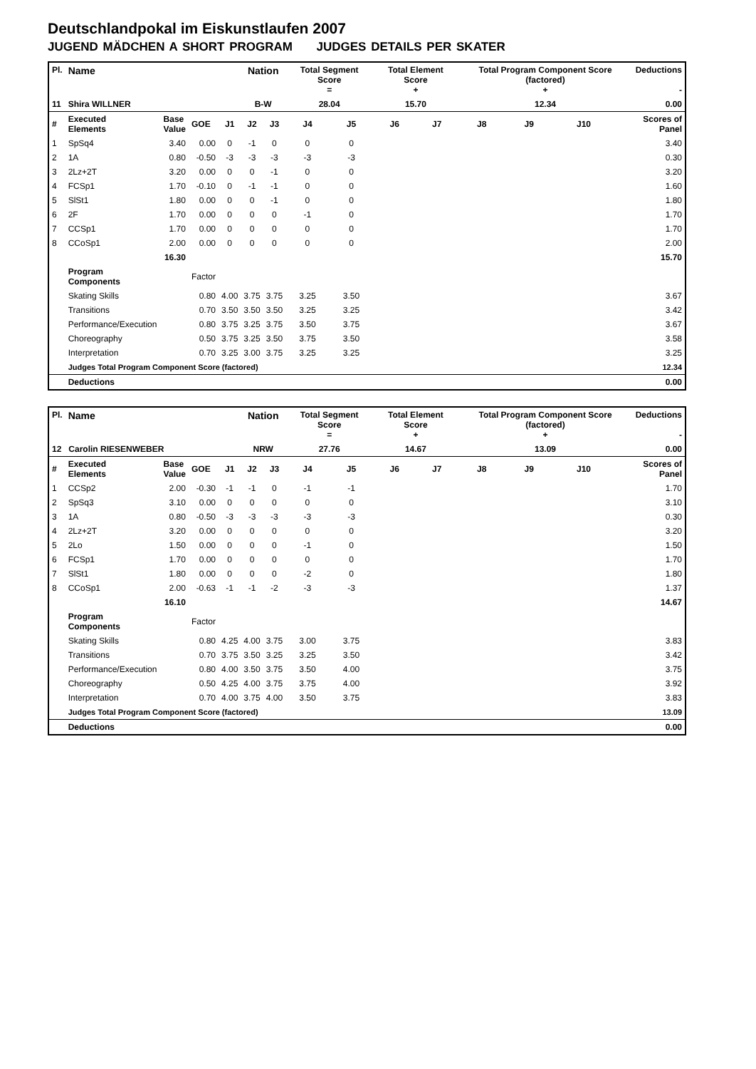Deutschlandpokal im Eiskunstlaufen 2007
JUGEND MÄDCHEN A SHORT PROGRAM JUDGES DETAILS PER SKATER
| Pl. | Name | | | | Nation | | Total Segment Score = | | Total Element Score + | | Total Program Component Score (factored) + | | | | Deductions - | |
| --- | --- | --- | --- | --- | --- | --- | --- | --- | --- | --- | --- | --- | --- | --- | --- | --- |
| 11 Shira WILLNER | | | | | B-W | | 28.04 | | 15.70 | | 12.34 | | | | 0.00 | |
| # | Executed Elements | Base Value | GOE | J1 | J2 | J3 | J4 | J5 | J6 | J7 | J8 | J9 | J10 | | | Scores of Panel |
| 1 | SpSq4 | 3.40 | 0.00 | 0 | -1 | 0 | 0 | 0 | | | | | | | | 3.40 |
| 2 | 1A | 0.80 | -0.50 | -3 | -3 | -3 | -3 | -3 | | | | | | | | 0.30 |
| 3 | 2Lz+2T | 3.20 | 0.00 | 0 | 0 | -1 | 0 | 0 | | | | | | | | 3.20 |
| 4 | FCSp1 | 1.70 | -0.10 | 0 | -1 | -1 | 0 | 0 | | | | | | | | 1.60 |
| 5 | SlSt1 | 1.80 | 0.00 | 0 | 0 | -1 | 0 | 0 | | | | | | | | 1.80 |
| 6 | 2F | 1.70 | 0.00 | 0 | 0 | 0 | -1 | 0 | | | | | | | | 1.70 |
| 7 | CCSp1 | 1.70 | 0.00 | 0 | 0 | 0 | 0 | 0 | | | | | | | | 1.70 |
| 8 | CCoSp1 | 2.00 | 0.00 | 0 | 0 | 0 | 0 | 0 | | | | | | | | 2.00 |
| | | 16.30 | | | | | | | | | | | | | | 15.70 |
| | Program Components | | Factor | | | | | | | | | | | | | |
| | Skating Skills | | 0.80 | 4.00 | 3.75 | 3.75 | 3.25 | 3.50 | | | | | | | | 3.67 |
| | Transitions | | 0.70 | 3.50 | 3.50 | 3.50 | 3.25 | 3.25 | | | | | | | | 3.42 |
| | Performance/Execution | | 0.80 | 3.75 | 3.25 | 3.75 | 3.50 | 3.75 | | | | | | | | 3.67 |
| | Choreography | | 0.50 | 3.75 | 3.25 | 3.50 | 3.75 | 3.50 | | | | | | | | 3.58 |
| | Interpretation | | 0.70 | 3.25 | 3.00 | 3.75 | 3.25 | 3.25 | | | | | | | | 3.25 |
| | Judges Total Program Component Score (factored) | | | | | | | | | | | | | | | 12.34 |
| | Deductions | | | | | | | | | | | | | | | 0.00 |
| Pl. | Name | | | | Nation | | Total Segment Score = | | Total Element Score + | | Total Program Component Score (factored) + | | | | Deductions - | |
| --- | --- | --- | --- | --- | --- | --- | --- | --- | --- | --- | --- | --- | --- | --- | --- | --- |
| 12 Carolin RIESENWEBER | | | | | NRW | | 27.76 | | 14.67 | | 13.09 | | | | 0.00 | |
| # | Executed Elements | Base Value | GOE | J1 | J2 | J3 | J4 | J5 | J6 | J7 | J8 | J9 | J10 | | | Scores of Panel |
| 1 | CCSp2 | 2.00 | -0.30 | -1 | -1 | 0 | -1 | -1 | | | | | | | | 1.70 |
| 2 | SpSq3 | 3.10 | 0.00 | 0 | 0 | 0 | 0 | 0 | | | | | | | | 3.10 |
| 3 | 1A | 0.80 | -0.50 | -3 | -3 | -3 | -3 | -3 | | | | | | | | 0.30 |
| 4 | 2Lz+2T | 3.20 | 0.00 | 0 | 0 | 0 | 0 | 0 | | | | | | | | 3.20 |
| 5 | 2Lo | 1.50 | 0.00 | 0 | 0 | 0 | -1 | 0 | | | | | | | | 1.50 |
| 6 | FCSp1 | 1.70 | 0.00 | 0 | 0 | 0 | 0 | 0 | | | | | | | | 1.70 |
| 7 | SlSt1 | 1.80 | 0.00 | 0 | 0 | 0 | -2 | 0 | | | | | | | | 1.80 |
| 8 | CCoSp1 | 2.00 | -0.63 | -1 | -1 | -2 | -3 | -3 | | | | | | | | 1.37 |
| | | 16.10 | | | | | | | | | | | | | | 14.67 |
| | Program Components | | Factor | | | | | | | | | | | | | |
| | Skating Skills | | 0.80 | 4.25 | 4.00 | 3.75 | 3.00 | 3.75 | | | | | | | | 3.83 |
| | Transitions | | 0.70 | 3.75 | 3.50 | 3.25 | 3.25 | 3.50 | | | | | | | | 3.42 |
| | Performance/Execution | | 0.80 | 4.00 | 3.50 | 3.75 | 3.50 | 4.00 | | | | | | | | 3.75 |
| | Choreography | | 0.50 | 4.25 | 4.00 | 3.75 | 3.75 | 4.00 | | | | | | | | 3.92 |
| | Interpretation | | 0.70 | 4.00 | 3.75 | 4.00 | 3.50 | 3.75 | | | | | | | | 3.83 |
| | Judges Total Program Component Score (factored) | | | | | | | | | | | | | | | 13.09 |
| | Deductions | | | | | | | | | | | | | | | 0.00 |